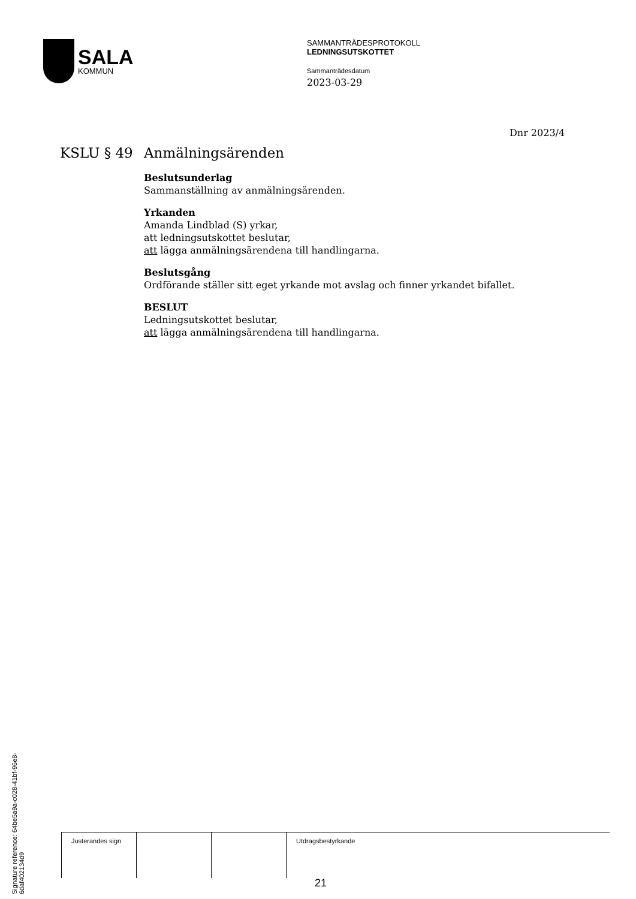SALA
KOMMUN
SAMMANTRÄDESPROTOKOLL
LEDNINGSUTSKOTTET
Sammanträdesdatum
2023-03-29
Dnr 2023/4
KSLU § 49 Anmälningsärenden
Beslutsunderlag
Sammanställning av anmälningsärenden.
Yrkanden
Amanda Lindblad (S) yrkar,
att ledningsutskottet beslutar,
att lägga anmälningsärendena till handlingarna.
Beslutsgång
Ordförande ställer sitt eget yrkande mot avslag och finner yrkandet bifallet.
BESLUT
Ledningsutskottet beslutar,
att lägga anmälningsärendena till handlingarna.
Signature reference: 64be5a9a-c028-41bf-96e8-6daf402134d9
| Justerandes sign | | | Utdragsbestyrkande |
21